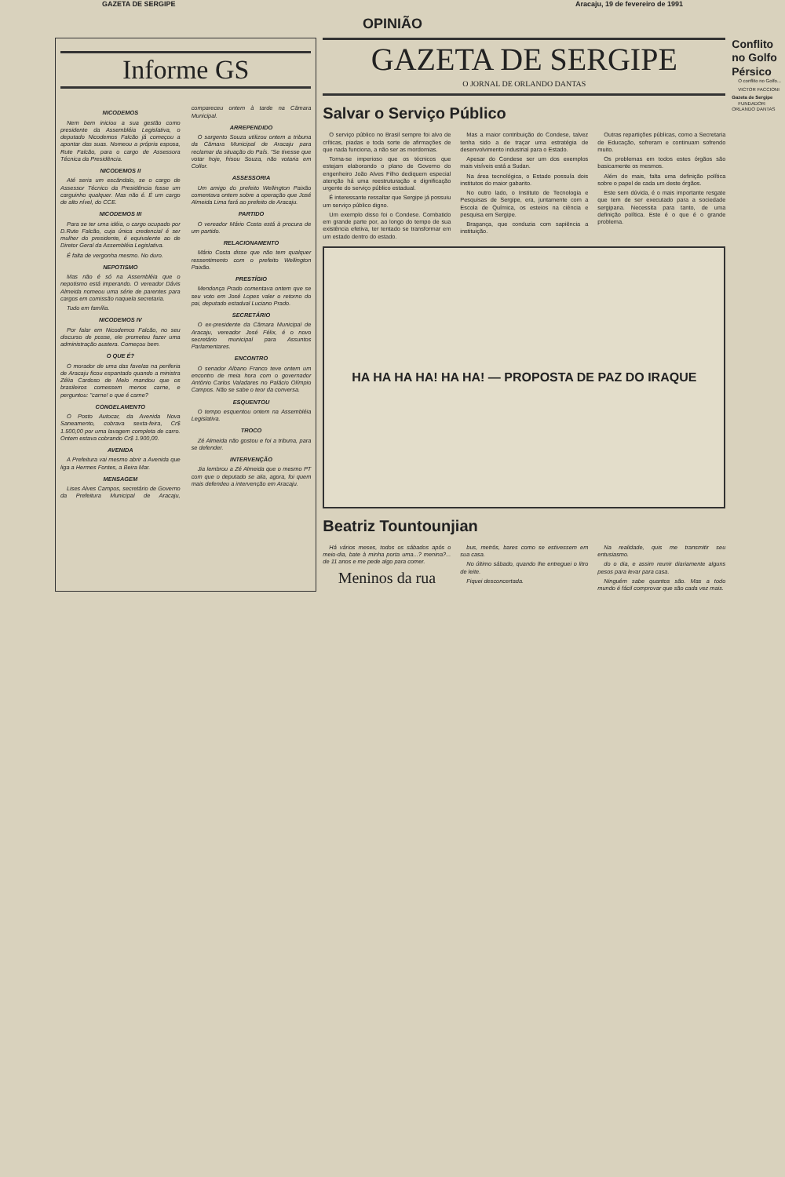GAZETA DE SERGIPE Aracaju, 19 de fevereiro de 1991
OPINIÃO
Informe GS
NICODEMOS
Nem bem iniciou a sua gestão como presidente da Assembléia Legislativa, o deputado Nicodemos Falcão já começou a apontar das suas. Nomeou a própria esposa, Rute Falcão, para o cargo de Assessora Técnica da Presidência.
NICODEMOS II
Até seria um escândalo, se o cargo de Assessor Técnico da Presidência fosse um carguinho qualquer. Mas não é. É um cargo de alto nível, do CCE.
NICODEMOS III
Para se ter uma idéia, o cargo ocupado por D.Rute Falcão, cuja única credencial é ser mulher do presidente, é equivalente ao de Diretor Geral da Assembléia Legislativa.
É falta de vergonha mesmo. No duro.
NEPOTISMO
Mas não é só na Assembléia que o nepotismo está imperando. O vereador Dávis Almeida nomeou uma série de parentes para cargos em comissão naquela secretaria.
Tudo em família.
NICODEMOS IV
Por falar em Nicodemos Falcão, no seu discurso de posse, ele prometeu fazer uma administração austera. Começou bem.
O QUE É?
O morador de uma das favelas na periferia de Aracaju ficou espantado quando a ministra Zélia Cardoso de Melo mandou que os brasileiros comessem menos carne, e perguntou: "carne! o que é carne?
CONGELAMENTO
O Posto Autocar, da Avenida Nova Saneamento, cobrava sexta-feira, Cr$ 1.500,00 por uma lavagem completa de carro. Ontem estava cobrando Cr$ 1.900,00.
AVENIDA
A Prefeitura vai mesmo abrir a Avenida que liga a Hermes Fontes, a Beira Mar.
MENSAGEM
Lises Alves Campos, secretário de Governo da Prefeitura Municipal de Aracaju, compareceu ontem à tarde na Câmara Municipal.
ARREPENDIDO
O sargento Souza utilizou ontem a tribuna da Câmara Municipal de Aracaju para reclamar da situação do País. "Se tivesse que votar hoje, frisou Souza, não votaria em Collor.
ASSESSORIA
Um amigo do prefeito Wellington Paixão comentava ontem sobre a operação que José Almeida Lima fará ao prefeito de Aracaju.
PARTIDO
O vereador Mário Costa está à procura de um partido.
RELACIONAMENTO
Mário Costa disse que não tem qualquer ressentimento com o prefeito Wellington Paixão.
PRESTÍGIO
Mendonça Prado comentava ontem que se seu voto em José Lopes valer o retorno do pai, deputado estadual Luciano Prado.
SECRETÁRIO
O ex-presidente da Câmara Municipal de Aracaju, vereador José Félix, é o novo secretário municipal para Assuntos Parlamentares.
ENCONTRO
O senador Albano Franco teve ontem um encontro de meia hora com o governador Antônio Carlos Valadares no Palácio Olímpio Campos. Não se sabe o teor da conversa.
ESQUENTOU
O tempo esquentou ontem na Assembléia Legislativa.
TROCO
Zé Almeida não gostou e foi a tribuna, para se defender.
INTERVENÇÃO
Jia lembrou a Zé Almeida que o mesmo PT com que o deputado se alia, agora, foi quem mais defendeu a intervenção em Aracaju.
GAZETA DE SERGIPE
O JORNAL DE ORLANDO DANTAS
Salvar o Serviço Público
O serviço público no Brasil sempre foi alvo de críticas, piadas e toda sorte de afirmações de que nada funciona, a não ser as mordomias.
Torna-se imperioso que os técnicos que estejam elaborando o plano de Governo do engenheiro João Alves Filho dediquem especial atenção há uma reestruturação e dignificação urgente do serviço público estadual.
É interessante ressaltar que Sergipe já possuiu um serviço público digno.
Um exemplo disso foi o Condese. Combatido em grande parte por, ao longo do tempo de sua existência efetiva, ter tentado se transformar em um estado dentro do estado.
Mas a maior contribuição do Condese, talvez tenha sido a de traçar uma estratégia de desenvolvimento industrial para o Estado.
Apesar do Condese ser um dos exemplos mais visíveis está a Sudan.
Na área tecnológica, o Estado possuía dois institutos do maior gabarito.
No outro lado, o Instituto de Tecnologia e Pesquisas de Sergipe, era, juntamente com a Escola de Química, os esteios na ciência e pesquisa em Sergipe.
Bragança, que conduzia com sapiência a instituição.
Outras repartições públicas, como a Secretaria de Educação, sofreram e continuam sofrendo muito.
Os problemas em todos estes órgãos são basicamente os mesmos.
Além do mais, falta uma definição política sobre o papel de cada um deste órgãos.
Este sem dúvida, é o mais importante resgate que tem de ser executado para a sociedade sergipana. Necessita para tanto, de uma definição política. Este é o que é o grande problema.
HA HA HA HA! HA HA! — PROPOSTA DE PAZ DO IRAQUE
Beatriz Tountounjian
Há vários meses, todos os sábados após o meio-dia, bate à minha porta uma...? menina?... de 11 anos e me pede algo para comer.
Meninos da rua
bus, metrôs, bares como se estivessem em sua casa.
No último sábado, quando lhe entreguei o litro de leite.
Fiquei desconcertada.
Na realidade, quis me transmitir seu entusiasmo.
do o dia, e assim reunir diariamente alguns pesos para levar para casa.
Ninguém sabe quantos são. Mas a todo mundo é fácil comprovar que são cada vez mais.
Conflito no Golfo Pérsico
O conflito no Golfo...
VICTOR FACCIONI
Gazeta de Sergipe
FUNDADOR: ORLANDO DANTAS